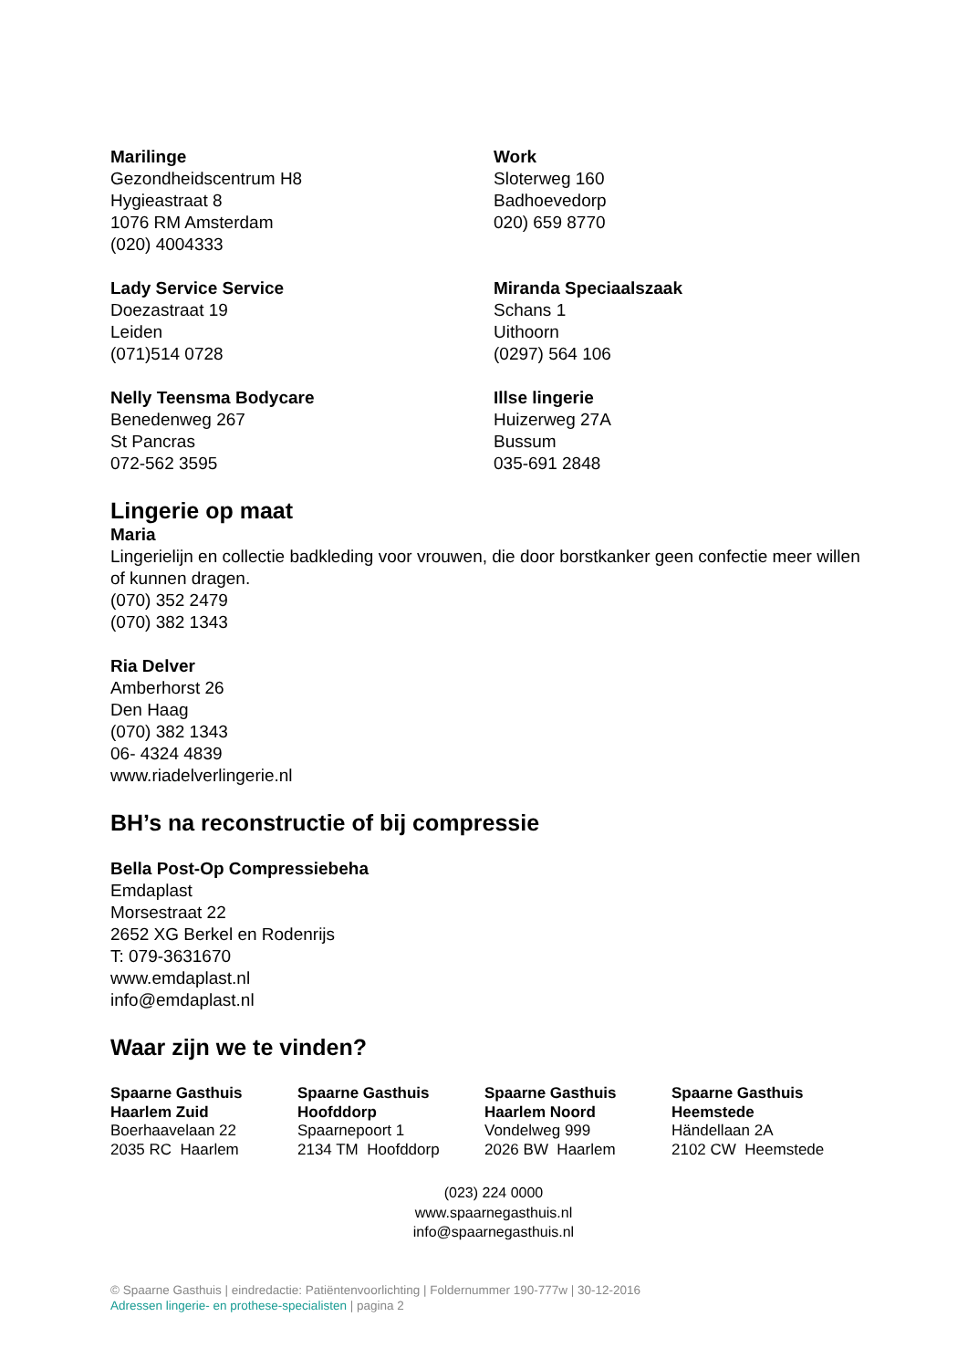Marilinge
Gezondheidscentrum H8
Hygieastraat 8
1076 RM Amsterdam
(020) 4004333
Work
Sloterweg 160
Badhoevedorp
020) 659 8770
Lady Service Service
Doezastraat 19
Leiden
(071)514 0728
Miranda Speciaalszaak
Schans 1
Uithoorn
(0297) 564 106
Nelly Teensma Bodycare
Benedenweg 267
St Pancras
072-562 3595
Illse lingerie
Huizerweg 27A
Bussum
035-691 2848
Lingerie op maat
Maria
Lingerielijn en collectie badkleding voor vrouwen, die door borstkanker geen confectie meer willen of kunnen dragen.
(070) 352 2479
(070) 382 1343
Ria Delver
Amberhorst 26
Den Haag
(070) 382 1343
06- 4324 4839
www.riadelverlingerie.nl
BH’s na reconstructie of bij compressie
Bella Post-Op Compressiebeha
Emdaplast
Morsestraat 22
2652 XG Berkel en Rodenrijs
T: 079-3631670
www.emdaplast.nl
info@emdaplast.nl
Waar zijn we te vinden?
Spaarne Gasthuis
Haarlem Zuid
Boerhaavelaan 22
2035 RC Haarlem
Spaarne Gasthuis
Hoofddorp
Spaarnepoort 1
2134 TM Hoofddorp
Spaarne Gasthuis
Haarlem Noord
Vondelweg 999
2026 BW Haarlem
Spaarne Gasthuis
Heemstede
Händellaan 2A
2102 CW Heemstede
(023) 224 0000
www.spaarnegasthuis.nl
info@spaarnegasthuis.nl
© Spaarne Gasthuis | eindredactie: Patiëntenvoorlichting | Foldernummer 190-777w | 30-12-2016
Adressen lingerie- en prothese-specialisten | pagina 2